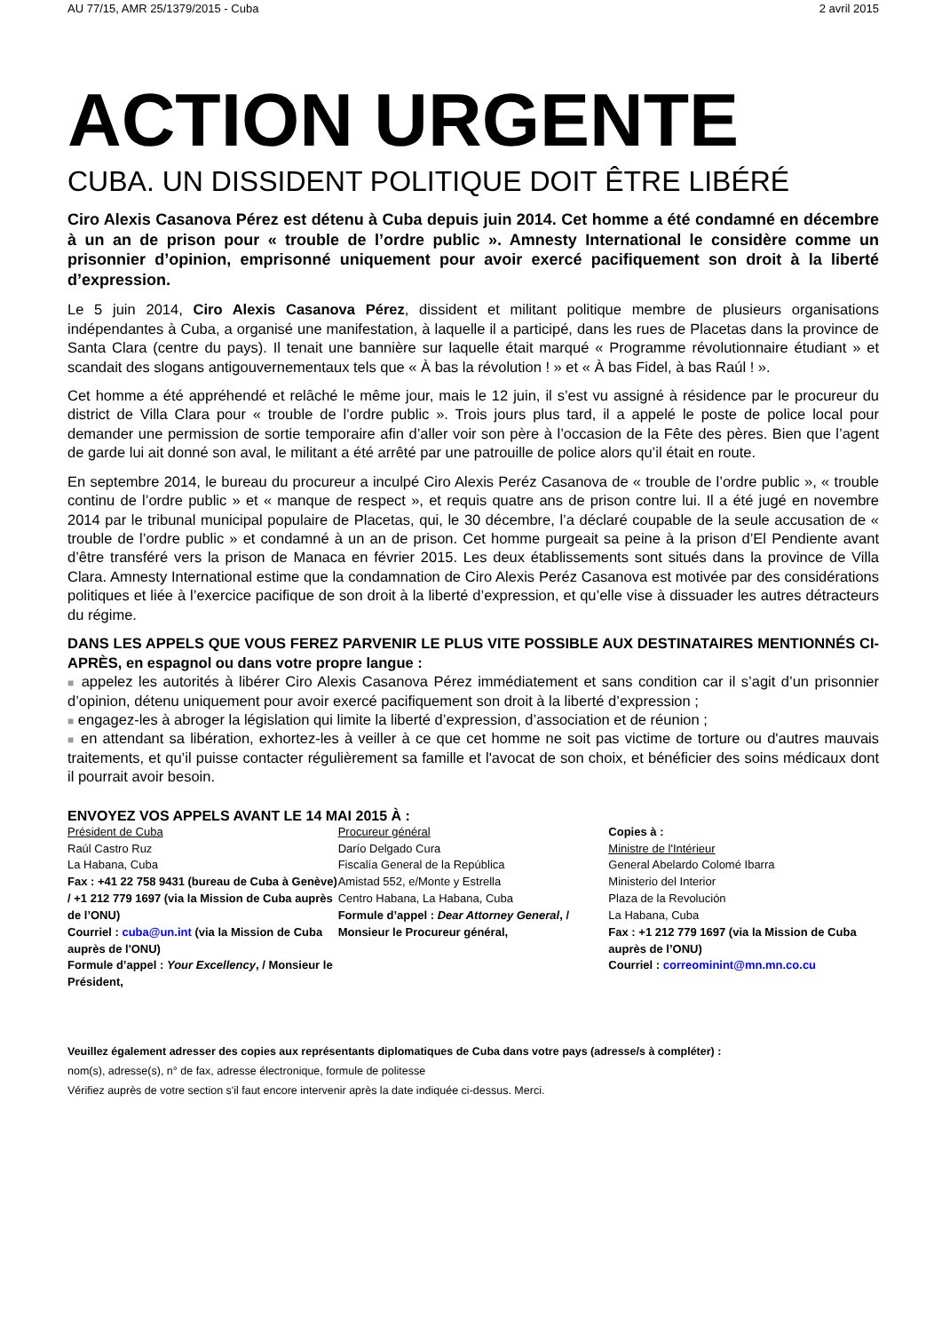AU 77/15, AMR 25/1379/2015 - Cuba 2 avril 2015
ACTION URGENTE
CUBA. UN DISSIDENT POLITIQUE DOIT ÊTRE LIBÉRÉ
Ciro Alexis Casanova Pérez est détenu à Cuba depuis juin 2014. Cet homme a été condamné en décembre à un an de prison pour « trouble de l’ordre public ». Amnesty International le considère comme un prisonnier d’opinion, emprisonné uniquement pour avoir exercé pacifiquement son droit à la liberté d’expression.
Le 5 juin 2014, Ciro Alexis Casanova Pérez, dissident et militant politique membre de plusieurs organisations indépendantes à Cuba, a organisé une manifestation, à laquelle il a participé, dans les rues de Placetas dans la province de Santa Clara (centre du pays). Il tenait une bannière sur laquelle était marqué « Programme révolutionnaire étudiant » et scandait des slogans antigouvernementaux tels que « À bas la révolution ! » et « À bas Fidel, à bas Raúl ! ».
Cet homme a été appréhendé et relâché le même jour, mais le 12 juin, il s’est vu assigné à résidence par le procureur du district de Villa Clara pour « trouble de l’ordre public ». Trois jours plus tard, il a appelé le poste de police local pour demander une permission de sortie temporaire afin d’aller voir son père à l’occasion de la Fête des pères. Bien que l’agent de garde lui ait donné son aval, le militant a été arrêté par une patrouille de police alors qu’il était en route.
En septembre 2014, le bureau du procureur a inculpé Ciro Alexis Peréz Casanova de « trouble de l’ordre public », « trouble continu de l’ordre public » et « manque de respect », et requis quatre ans de prison contre lui. Il a été jugé en novembre 2014 par le tribunal municipal populaire de Placetas, qui, le 30 décembre, l’a déclaré coupable de la seule accusation de « trouble de l’ordre public » et condamné à un an de prison. Cet homme purgeait sa peine à la prison d’El Pendiente avant d’être transféré vers la prison de Manaca en février 2015. Les deux établissements sont situés dans la province de Villa Clara. Amnesty International estime que la condamnation de Ciro Alexis Peréz Casanova est motivée par des considérations politiques et liée à l’exercice pacifique de son droit à la liberté d’expression, et qu’elle vise à dissuader les autres détracteurs du régime.
DANS LES APPELS QUE VOUS FEREZ PARVENIR LE PLUS VITE POSSIBLE AUX DESTINATAIRES MENTIONNÉS CI-APRÈS, en espagnol ou dans votre propre langue :
■ appelez les autorités à libérer Ciro Alexis Casanova Pérez immédiatement et sans condition car il s’agit d’un prisonnier d’opinion, détenu uniquement pour avoir exercé pacifiquement son droit à la liberté d’expression ;
■ engagez-les à abroger la législation qui limite la liberté d’expression, d’association et de réunion ;
■ en attendant sa libération, exhortez-les à veiller à ce que cet homme ne soit pas victime de torture ou d'autres mauvais traitements, et qu’il puisse contacter régulièrement sa famille et l'avocat de son choix, et bénéficier des soins médicaux dont il pourrait avoir besoin.
ENVOYEZ VOS APPELS AVANT LE 14 MAI 2015 À :
Président de Cuba
Raúl Castro Ruz
La Habana, Cuba
Fax : +41 22 758 9431 (bureau de Cuba à Genève) / +1 212 779 1697 (via la Mission de Cuba auprès de l’ONU)
Courriel : cuba@un.int (via la Mission de Cuba auprès de l'ONU)
Formule d’appel : Your Excellency, / Monsieur le Président,
Procureur général
Darío Delgado Cura
Fiscalía General de la República
Amistad 552, e/Monte y Estrella
Centro Habana, La Habana, Cuba
Formule d’appel : Dear Attorney General, / Monsieur le Procureur général,
Copies à :
Ministre de l'Intérieur
General Abelardo Colomé Ibarra
Ministerio del Interior
Plaza de la Revolución
La Habana, Cuba
Fax : +1 212 779 1697 (via la Mission de Cuba auprès de l’ONU)
Courriel : correominint@mn.mn.co.cu
Veuillez également adresser des copies aux représentants diplomatiques de Cuba dans votre pays (adresse/s à compléter) :
nom(s), adresse(s), n° de fax, adresse électronique, formule de politesse
Vérifiez auprès de votre section s'il faut encore intervenir après la date indiquée ci-dessus. Merci.